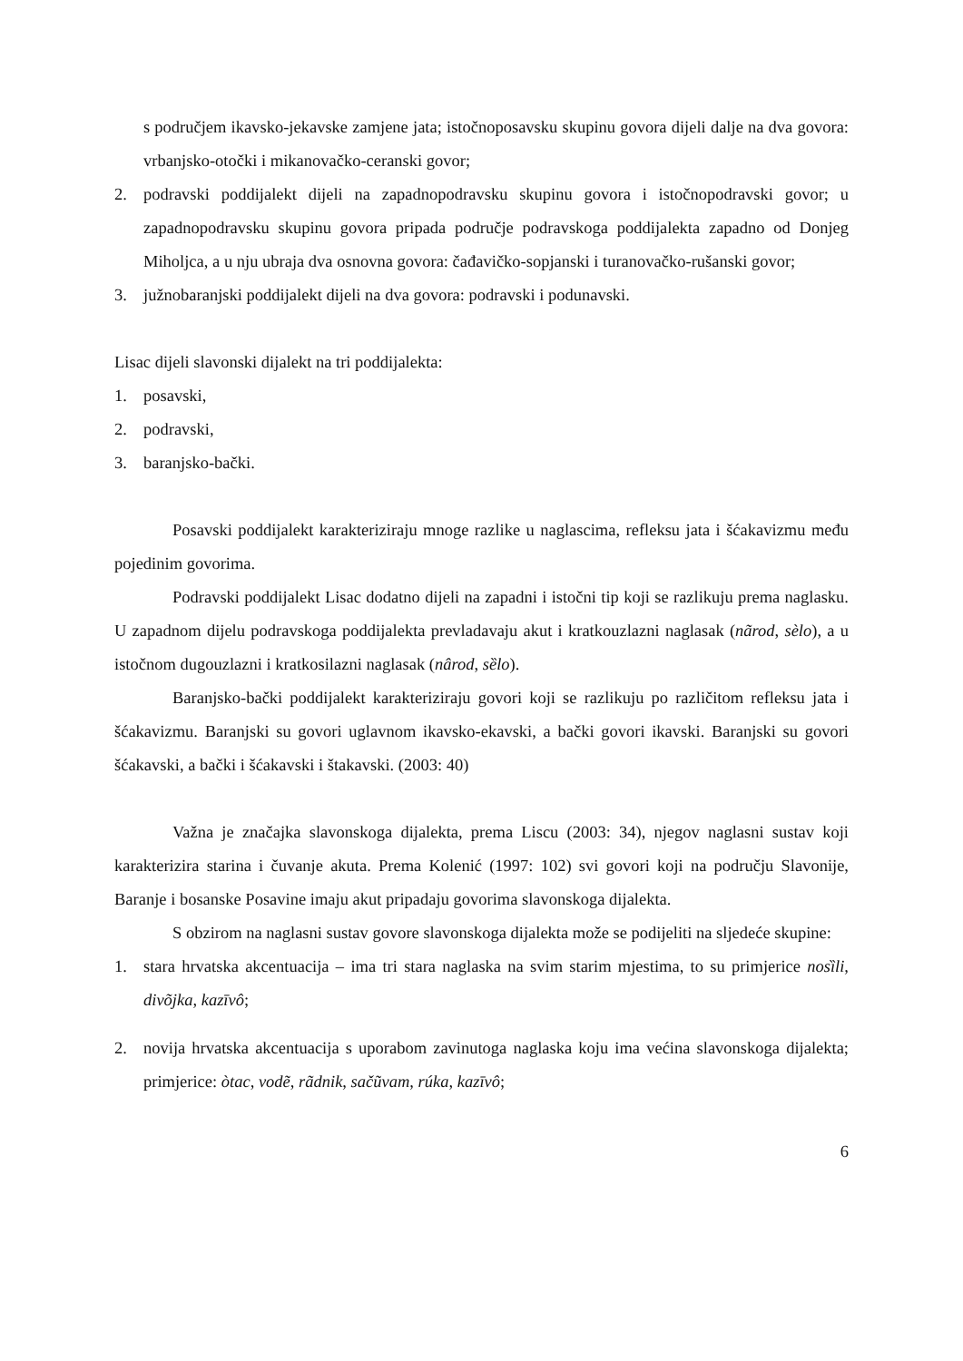s područjem ikavsko-jekavske zamjene jata; istočnoposavsku skupinu govora dijeli dalje na dva govora: vrbanjsko-otočki i mikanovačko-ceranski govor;
2. podravski poddijalekt dijeli na zapadnopodravsku skupinu govora i istočnopodravski govor; u zapadnopodravsku skupinu govora pripada područje podravskoga poddijalekta zapadno od Donjeg Miholjca, a u nju ubraja dva osnovna govora: čađavičko-sopjanski i turanovačko-rušanski govor;
3. južnobaranjski poddijalekt dijeli na dva govora: podravski i podunavski.
Lisac dijeli slavonski dijalekt na tri poddijalekta:
1. posavski,
2. podravski,
3. baranjsko-bački.
Posavski poddijalekt karakteriziraju mnoge razlike u naglascima, refleksu jata i šćakavizmu među pojedinim govorima.
Podravski poddijalekt Lisac dodatno dijeli na zapadni i istočni tip koji se razlikuju prema naglasku. U zapadnom dijelu podravskoga poddijalekta prevladavaju akut i kratkouzlazni naglasak (nãrod, sèlo), a u istočnom dugouzlazni i kratkosilazni naglasak (nârod, sȅlo).
Baranjsko-bački poddijalekt karakteriziraju govori koji se razlikuju po različitom refleksu jata i šćakavizmu. Baranjski su govori uglavnom ikavsko-ekavski, a bački govori ikavski. Baranjski su govori šćakavski, a bački i šćakavski i štakavski. (2003: 40)
Važna je značajka slavonskoga dijalekta, prema Liscu (2003: 34), njegov naglasni sustav koji karakterizira starina i čuvanje akuta. Prema Kolenić (1997: 102) svi govori koji na području Slavonije, Baranje i bosanske Posavine imaju akut pripadaju govorima slavonskoga dijalekta.
S obzirom na naglasni sustav govore slavonskoga dijalekta može se podijeliti na sljedeće skupine:
1. stara hrvatska akcentuacija – ima tri stara naglaska na svim starim mjestima, to su primjerice nosȉli, divõjka, kazīvô;
2. novija hrvatska akcentuacija s uporabom zavinutoga naglaska koju ima većina slavonskoga dijalekta; primjerice: òtac, vodẽ, rãdnik, sačũvam, rúka, kazīvô;
6